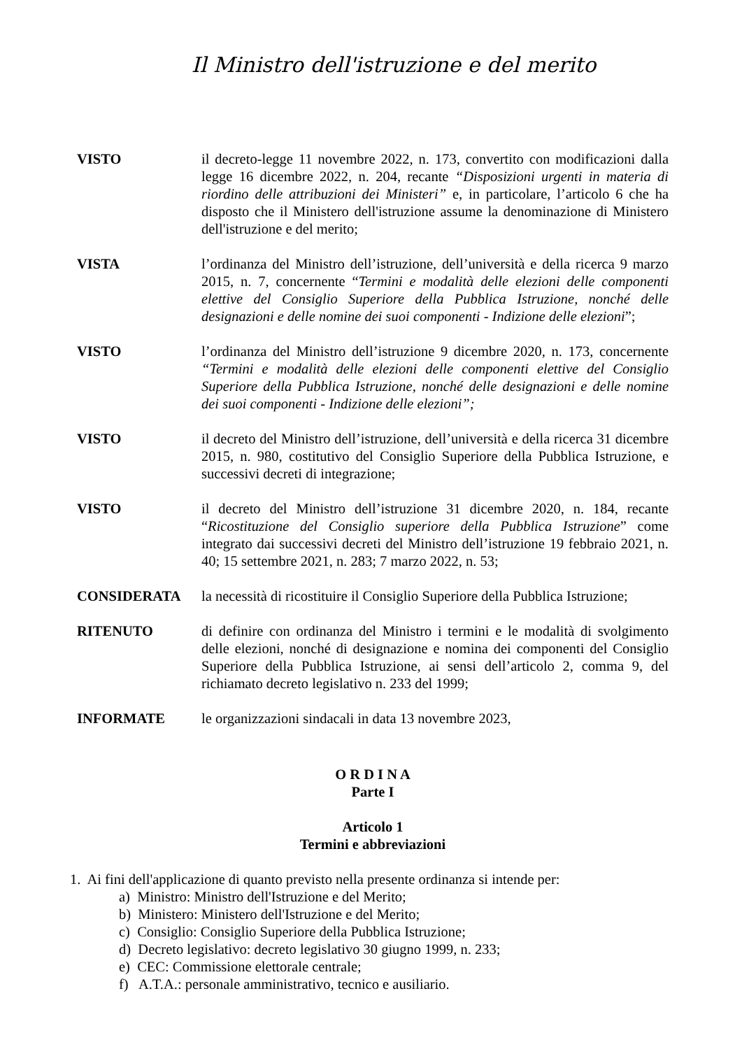Il Ministro dell'istruzione e del merito
VISTO il decreto-legge 11 novembre 2022, n. 173, convertito con modificazioni dalla legge 16 dicembre 2022, n. 204, recante “Disposizioni urgenti in materia di riordino delle attribuzioni dei Ministeri” e, in particolare, l’articolo 6 che ha disposto che il Ministero dell'istruzione assume la denominazione di Ministero dell'istruzione e del merito;
VISTA l’ordinanza del Ministro dell’istruzione, dell’università e della ricerca 9 marzo 2015, n. 7, concernente “Termini e modalità delle elezioni delle componenti elettive del Consiglio Superiore della Pubblica Istruzione, nonché delle designazioni e delle nomine dei suoi componenti - Indizione delle elezioni”;
VISTO l’ordinanza del Ministro dell’istruzione 9 dicembre 2020, n. 173, concernente “Termini e modalità delle elezioni delle componenti elettive del Consiglio Superiore della Pubblica Istruzione, nonché delle designazioni e delle nomine dei suoi componenti - Indizione delle elezioni”;
VISTO il decreto del Ministro dell’istruzione, dell’università e della ricerca 31 dicembre 2015, n. 980, costitutivo del Consiglio Superiore della Pubblica Istruzione, e successivi decreti di integrazione;
VISTO il decreto del Ministro dell’istruzione 31 dicembre 2020, n. 184, recante “Ricostituzione del Consiglio superiore della Pubblica Istruzione” come integrato dai successivi decreti del Ministro dell’istruzione 19 febbraio 2021, n. 40; 15 settembre 2021, n. 283; 7 marzo 2022, n. 53;
CONSIDERATA la necessità di ricostituire il Consiglio Superiore della Pubblica Istruzione;
RITENUTO di definire con ordinanza del Ministro i termini e le modalità di svolgimento delle elezioni, nonché di designazione e nomina dei componenti del Consiglio Superiore della Pubblica Istruzione, ai sensi dell’articolo 2, comma 9, del richiamato decreto legislativo n. 233 del 1999;
INFORMATE le organizzazioni sindacali in data 13 novembre 2023,
O R D I N A
Parte I
Articolo 1
Termini e abbreviazioni
1. Ai fini dell'applicazione di quanto previsto nella presente ordinanza si intende per:
a) Ministro: Ministro dell'Istruzione e del Merito;
b) Ministero: Ministero dell'Istruzione e del Merito;
c) Consiglio: Consiglio Superiore della Pubblica Istruzione;
d) Decreto legislativo: decreto legislativo 30 giugno 1999, n. 233;
e) CEC: Commissione elettorale centrale;
f) A.T.A.: personale amministrativo, tecnico e ausiliario.